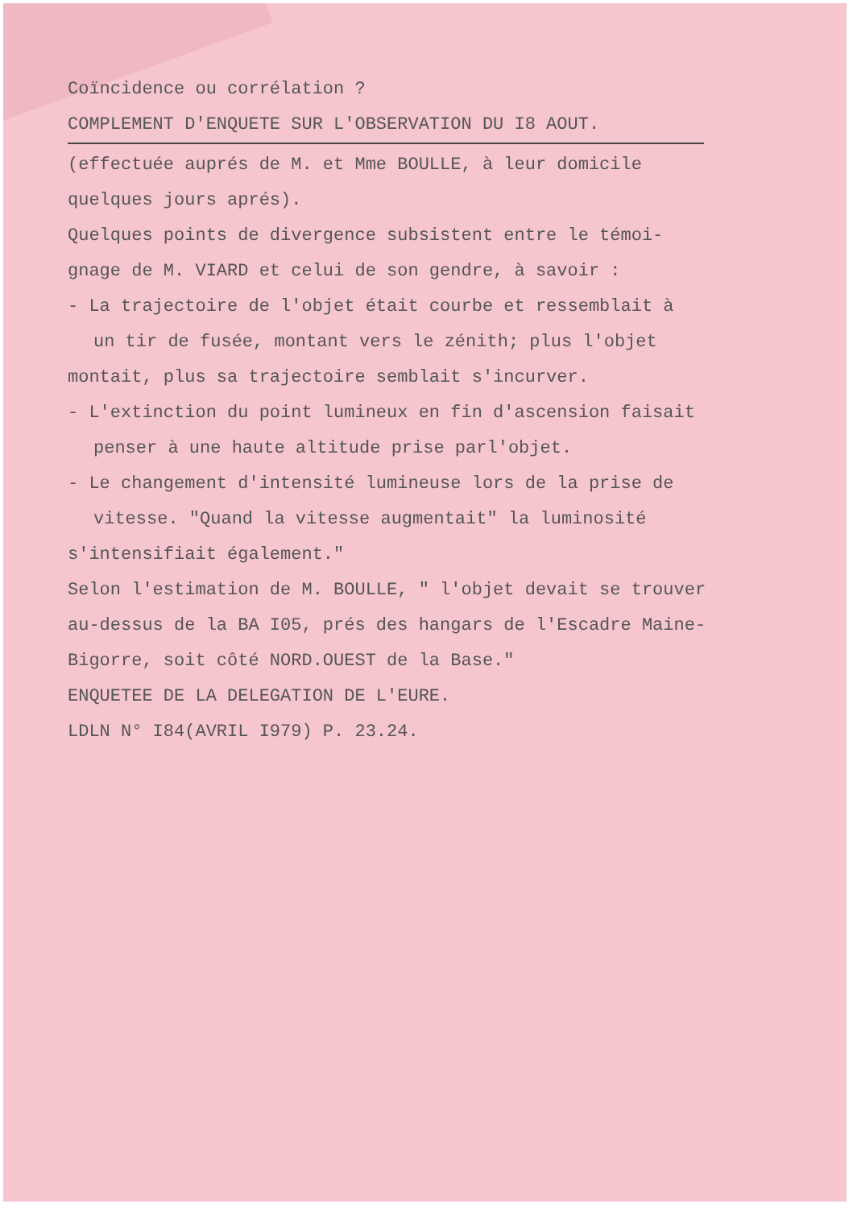Coïncidence ou corrélation ?
COMPLEMENT D'ENQUETE SUR L'OBSERVATION DU I8 AOUT.
(effectuée auprés de M. et Mme BOULLE, à leur domicile
quelques jours aprés).
Quelques points de divergence subsistent entre le témoi-
gnage de M. VIARD et celui de son gendre, à savoir :
- La trajectoire de l'objet était courbe et ressemblait à
un tir de fusée, montant vers le zénith; plus l'objet
montait, plus sa trajectoire semblait s'incurver.
- L'extinction du point lumineux en fin d'ascension faisait
penser à une haute altitude prise parl'objet.
- Le changement d'intensité lumineuse lors de la prise de
vitesse. "Quand la vitesse augmentait" la luminosité
s'intensifiait également."
Selon l'estimation de M. BOULLE, " l'objet devait se trouver
au-dessus de la BA I05, prés des hangars de l'Escadre Maine-
Bigorre, soit côté NORD.OUEST de la Base."
ENQUETEE DE LA DELEGATION DE L'EURE.
LDLN N° I84(AVRIL I979) P. 23.24.